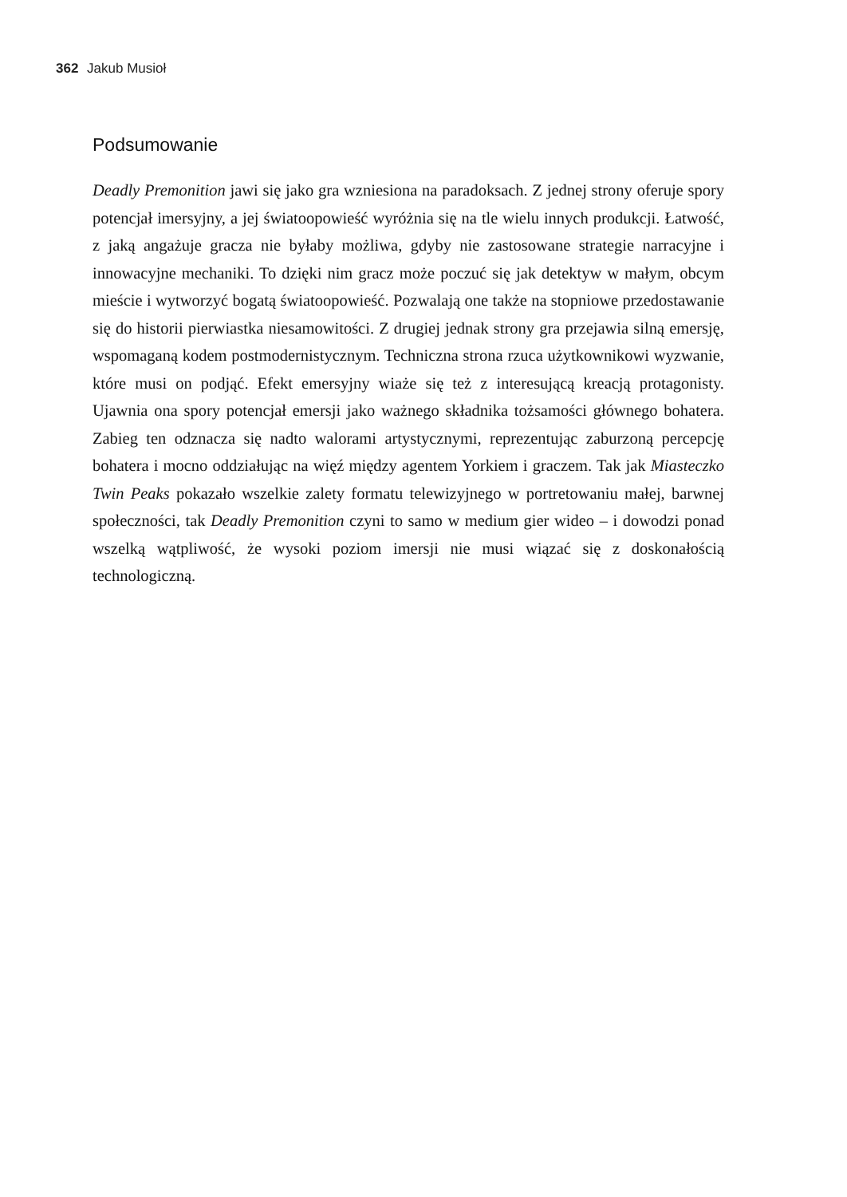362 Jakub Musioł
Podsumowanie
Deadly Premonition jawi się jako gra wzniesiona na paradoksach. Z jednej strony oferuje spory potencjał imersyjny, a jej światoopowieść wyróżnia się na tle wielu innych produkcji. Łatwość, z jaką angażuje gracza nie byłaby możliwa, gdyby nie zastosowane strategie narracyjne i innowacyjne mechaniki. To dzięki nim gracz może poczuć się jak detektyw w małym, obcym mieście i wytworzyć bogatą światoopowieść. Pozwalają one także na stopniowe przedostawanie się do historii pierwiastka niesamowitości. Z drugiej jednak strony gra przejawia silną emersję, wspomaganą kodem postmodernistycznym. Techniczna strona rzuca użytkownikowi wyzwanie, które musi on podjąć. Efekt emersyjny wiaże się też z interesującą kreacją protagonisty. Ujawnia ona spory potencjał emersji jako ważnego składnika tożsamości głównego bohatera. Zabieg ten odznacza się nadto walorami artystycznymi, reprezentując zaburzoną percepcję bohatera i mocno oddziałując na więź między agentem Yorkiem i graczem. Tak jak Miasteczko Twin Peaks pokazało wszelkie zalety formatu telewizyjnego w portretowaniu małej, barwnej społeczności, tak Deadly Premonition czyni to samo w medium gier wideo – i dowodzi ponad wszelką wątpliwość, że wysoki poziom imersji nie musi wiązać się z doskonałością technologiczną.